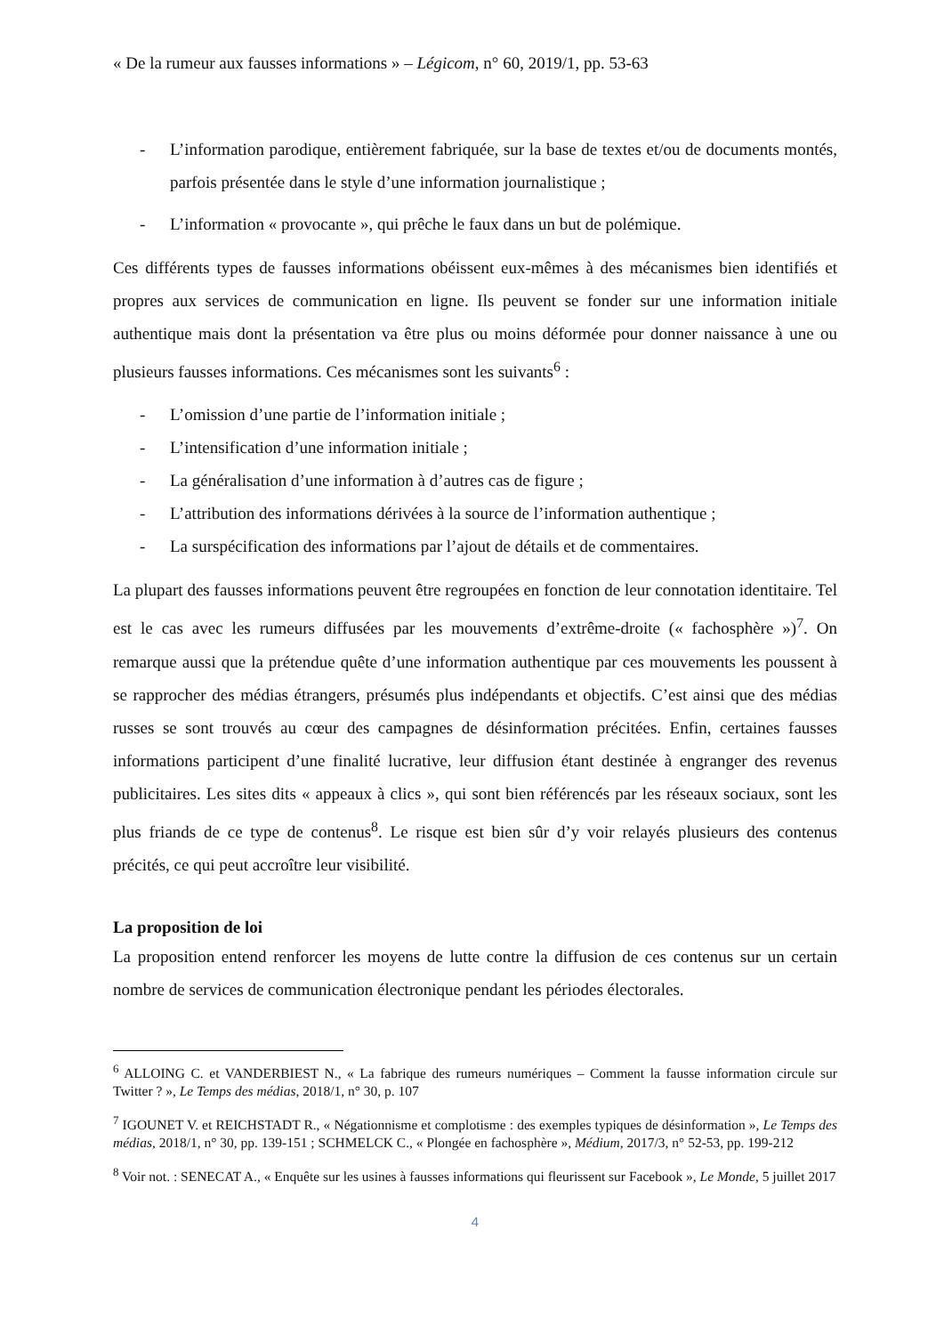« De la rumeur aux fausses informations » – Légicom, n° 60, 2019/1, pp. 53-63
- L’information parodique, entièrement fabriquée, sur la base de textes et/ou de documents montés, parfois présentée dans le style d’une information journalistique ;
- L’information « provocante », qui prêche le faux dans un but de polémique.
Ces différents types de fausses informations obéissent eux-mêmes à des mécanismes bien identifiés et propres aux services de communication en ligne. Ils peuvent se fonder sur une information initiale authentique mais dont la présentation va être plus ou moins déformée pour donner naissance à une ou plusieurs fausses informations. Ces mécanismes sont les suivants<sup>6</sup> :
- L’omission d’une partie de l’information initiale ;
- L’intensification d’une information initiale ;
- La généralisation d’une information à d’autres cas de figure ;
- L’attribution des informations dérivées à la source de l’information authentique ;
- La surspécification des informations par l’ajout de détails et de commentaires.
La plupart des fausses informations peuvent être regroupées en fonction de leur connotation identitaire. Tel est le cas avec les rumeurs diffusées par les mouvements d’extrême-droite (« fachosphère »)<sup>7</sup>. On remarque aussi que la prétendue quête d’une information authentique par ces mouvements les poussent à se rapprocher des médias étrangers, présumés plus indépendants et objectifs. C’est ainsi que des médias russes se sont trouvés au cœur des campagnes de désinformation précitées. Enfin, certaines fausses informations participent d’une finalité lucrative, leur diffusion étant destinée à engranger des revenus publicitaires. Les sites dits « appeaux à clics », qui sont bien référencés par les réseaux sociaux, sont les plus friands de ce type de contenus<sup>8</sup>. Le risque est bien sûr d’y voir relayés plusieurs des contenus précités, ce qui peut accroître leur visibilité.
La proposition de loi
La proposition entend renforcer les moyens de lutte contre la diffusion de ces contenus sur un certain nombre de services de communication électronique pendant les périodes électorales.
<sup>6</sup> ALLOING C. et VANDERBIEST N., « La fabrique des rumeurs numériques – Comment la fausse information circule sur Twitter ? », Le Temps des médias, 2018/1, n° 30, p. 107
<sup>7</sup> IGOUNET V. et REICHSTADT R., « Négationnisme et complotisme : des exemples typiques de désinformation », Le Temps des médias, 2018/1, n° 30, pp. 139-151 ; SCHMELCK C., « Plongée en fachosphère », Médium, 2017/3, n° 52-53, pp. 199-212
<sup>8</sup> Voir not. : SENECAT A., « Enquête sur les usines à fausses informations qui fleurissent sur Facebook », Le Monde, 5 juillet 2017
4